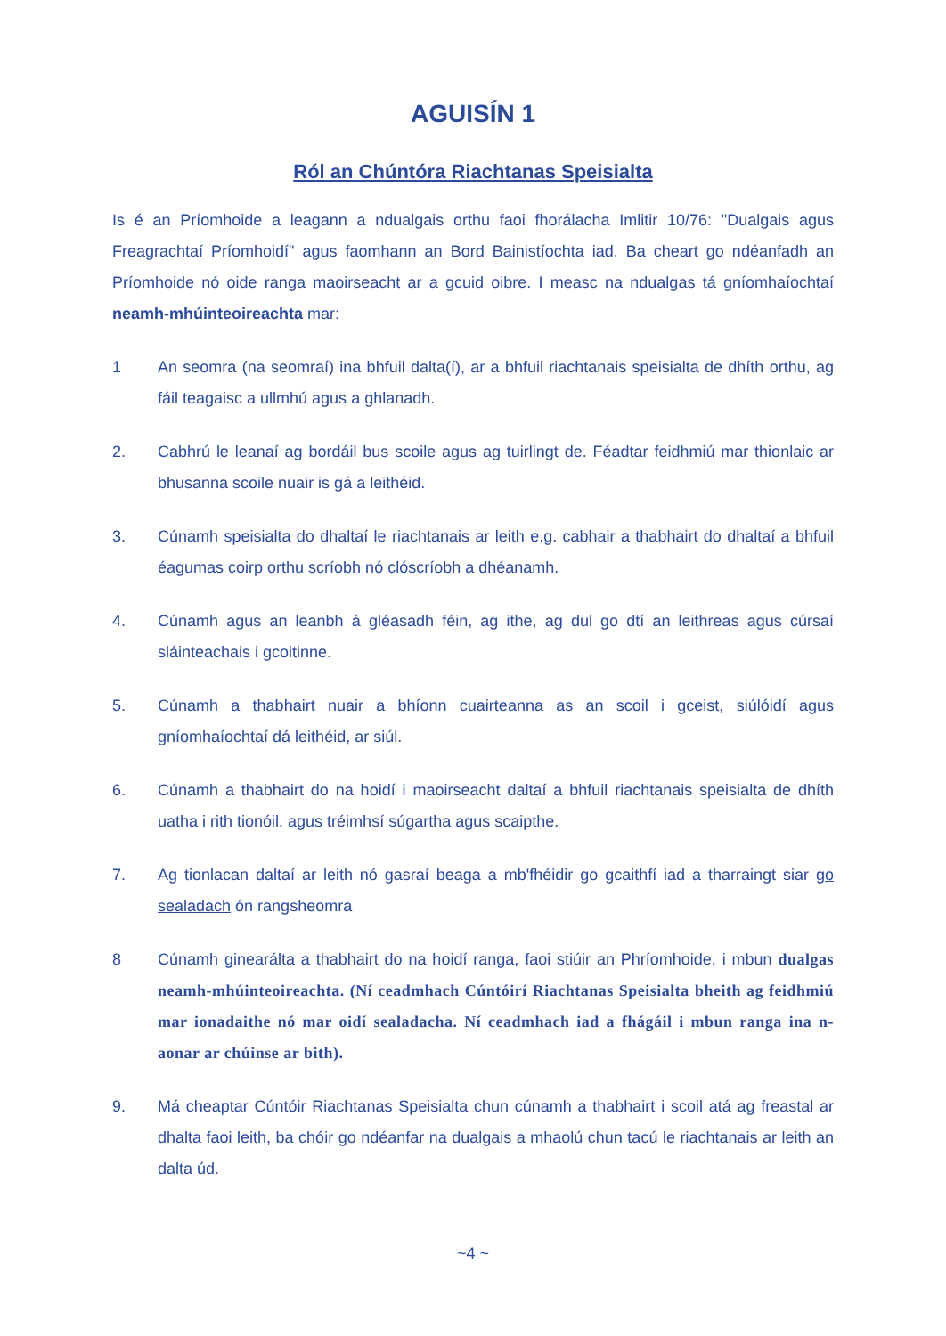AGUISÍN 1
Ról an Chúntóra Riachtanas Speisialta
Is é an Príomhoide a leagann a ndualgais orthu faoi fhorálacha Imlitir 10/76: "Dualgais agus Freagrachtaí Príomhoidí" agus faomhann an Bord Bainistíochta iad. Ba cheart go ndéanfadh an Príomhoide nó oide ranga maoirseacht ar a gcuid oibre. I measc na ndualgas tá gníomhaíochtaí neamh-mhúinteoireachta mar:
1 An seomra (na seomraí) ina bhfuil dalta(í), ar a bhfuil riachtanais speisialta de dhíth orthu, ag fáil teagaisc a ullmhú agus a ghlanadh.
2. Cabhrú le leanaí ag bordáil bus scoile agus ag tuirlingt de. Féadtar feidhmiú mar thionlaic ar bhusanna scoile nuair is gá a leithéid.
3. Cúnamh speisialta do dhaltaí le riachtanais ar leith e.g. cabhair a thabhairt do dhaltaí a bhfuil éagumas coirp orthu scríobh nó clóscríobh a dhéanamh.
4. Cúnamh agus an leanbh á gléasadh féin, ag ithe, ag dul go dtí an leithreas agus cúrsaí sláinteachais i gcoitinne.
5. Cúnamh a thabhairt nuair a bhíonn cuairteanna as an scoil i gceist, siúlóidí agus gníomhaíochtaí dá leithéid, ar siúl.
6. Cúnamh a thabhairt do na hoidí i maoirseacht daltaí a bhfuil riachtanais speisialta de dhíth uatha i rith tionóil, agus tréimhsí súgartha agus scaipthe.
7. Ag tionlacan daltaí ar leith nó gasraí beaga a mb'fhéidir go gcaithfí iad a tharraingt siar go sealadach ón rangsheomra
8 Cúnamh ginearálta a thabhairt do na hoidí ranga, faoi stiúir an Phríomhoide, i mbun dualgas neamh-mhúinteoireachta. (Ní ceadmhach Cúntóirí Riachtanas Speisialta bheith ag feidhmiú mar ionadaithe nó mar oidí sealadacha. Ní ceadmhach iad a fhágáil i mbun ranga ina n-aonar ar chúinse ar bith).
9. Má cheaptar Cúntóir Riachtanas Speisialta chun cúnamh a thabhairt i scoil atá ag freastal ar dhalta faoi leith, ba chóir go ndéanfar na dualgais a mhaolú chun tacú le riachtanais ar leith an dalta úd.
~4 ~